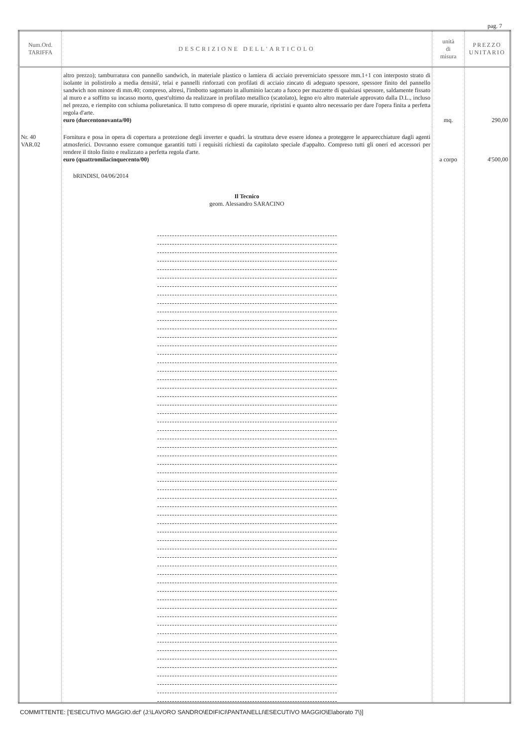pag. 7
| Num.Ord. TARIFFA | DESCRIZIONE DELL'ARTICOLO | unità di misura | PREZZO UNITARIO |
| --- | --- | --- | --- |
| | altro prezzo); tamburratura con pannello sandwich, in materiale plastico o lamiera di acciaio preverniciato spessore mm.1+1 con interposto strato di isolante in polistirolo a media densità', telai e pannelli rinforzati con profilati di acciaio zincato di adeguato spessore, spessore finito del pannello sandwich non minore di mm.40; compreso, altresi, l'imbotto sagomato in alluminio laccato a fuoco per mazzette di qualsiasi spessore, saldamente fissato al muro e a soffitto su incasso morto, quest'ultimo da realizzare in profilato metallico (scatolato), legno e/o altro materiale approvato dalla D.L., incluso nel prezzo, e riempito con schiuma poliuretanica. Il tutto compreso di opere murarie, ripristini e quanto altro necessario per dare l'opera finita a perfetta regola d'arte. euro (duecentonovanta/00) | mq. | 290,00 |
| Nr. 40 VAR.02 | Fornitura e posa in opera di copertura a protezione degli inverter e quadri. la struttura deve essere idonea a proteggere le apparecchiature dagli agenti atmosferici. Dovranno essere comunque garantiti tutti i requisiti richiesti da capitolato speciale d'appalto. Compreso tutti gli oneri ed accessori per rendere il titolo finito e realizzato a perfetta regola d'arte. euro (quattromilacinquecento/00) | a corpo | 4'500,00 |
| | bRINDISI, 04/06/2014 Il Tecnico geom. Alessandro SARACINO | | |
COMMITTENTE: ['ESECUTIVO MAGGIO.dcf' (J:\LAVORO SANDRO\EDIFICI\PANTANELLI\ESECUTIVO MAGGIO\Elaborato 7\)]